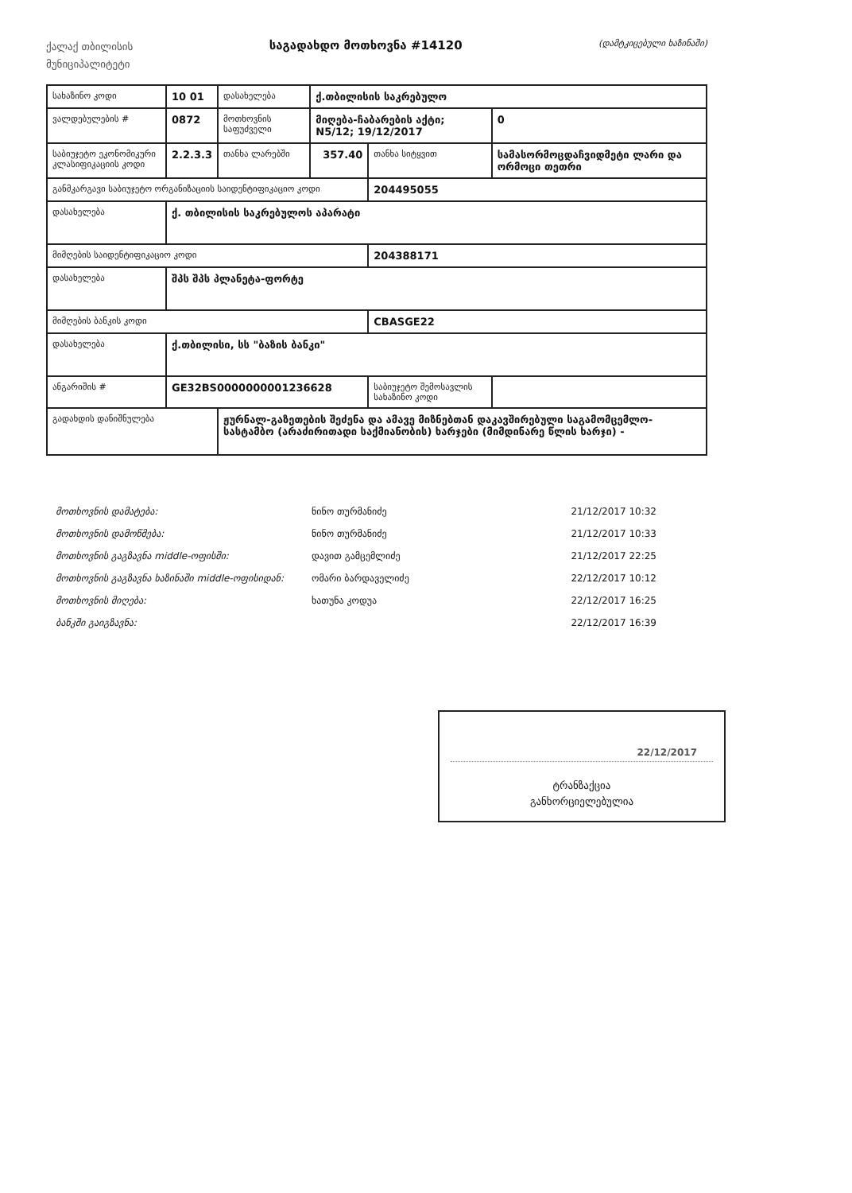ქალაქ თბილისის
მუნიციპალიტეტი
საგადახდო მოთხოვნა #14120
(დამტკიცებული ხაზინაში)
| სახაზინო კოდი | 10 01 | დასახელება | ქ.თბილისის საკრებულო | | | | |
| ვალდებულების # | 0872 | მოთხოვნის საფუძველი | მიღება-ჩაბარების აქტი; N5/12; 19/12/2017 | | | | 0 |
| საბიუჯეტო ეკონომიკური კლასიფიკაციის კოდი | 2.2.3.3 | თანხა ლარებში | 357.40 | თანხა სიტყვით | სამასორმოცდაჩვიდმეტი ლარი და ორმოცი თეთრი | | |
| განმკარგავი საბიუჯეტო ორგანიზაციის საიდენტიფიკაციო კოდი | | | | 204495055 | | | |
| დასახელება | ქ. თბილისის საკრებულოს აპარატი | | | | | | |
| მიმღების საიდენტიფიკაციო კოდი | | | | 204388171 | | | |
| დასახელება | შპს შპს პლანეტა-ფორტე | | | | | | |
| მიმღების ბანკის კოდი | | | | CBASGE22 | | | |
| დასახელება | ქ.თბილისი, სს "ბაზის ბანკი" | | | | | | |
| ანგარიშის # | GE32BS0000000001236628 | | | საბიუჯეტო შემოსავლის სახაზინო კოდი | | | |
| გადახდის დანიშნულება | | ჟურნალ-გაზეთების შეძენა და ამავე მიზნებთან დაკავშირებული საგამომცემლო-სასტამბო (არაძირითადი საქმიანობის) ხარჯები (მიმდინარე წლის ხარჯი) - | | | | | |
| მოთხოვნის დამატება: | ნინო თურმანიძე | 21/12/2017 10:32 |
| მოთხოვნის დამოწმება: | ნინო თურმანიძე | 21/12/2017 10:33 |
| მოთხოვნის გაგზავნა middle-ოფისში: | დავით გამცემლიძე | 21/12/2017 22:25 |
| მოთხოვნის გაგზავნა ხაზინაში middle-ოფისიდან: | ომარი ბარდაველიძე | 22/12/2017 10:12 |
| მოთხოვნის მიღება: | ხათუნა კოდუა | 22/12/2017 16:25 |
| ბანკში გაიგზავნა: | | 22/12/2017 16:39 |
22/12/2017
ტრანზაქცია
განხორციელებულია